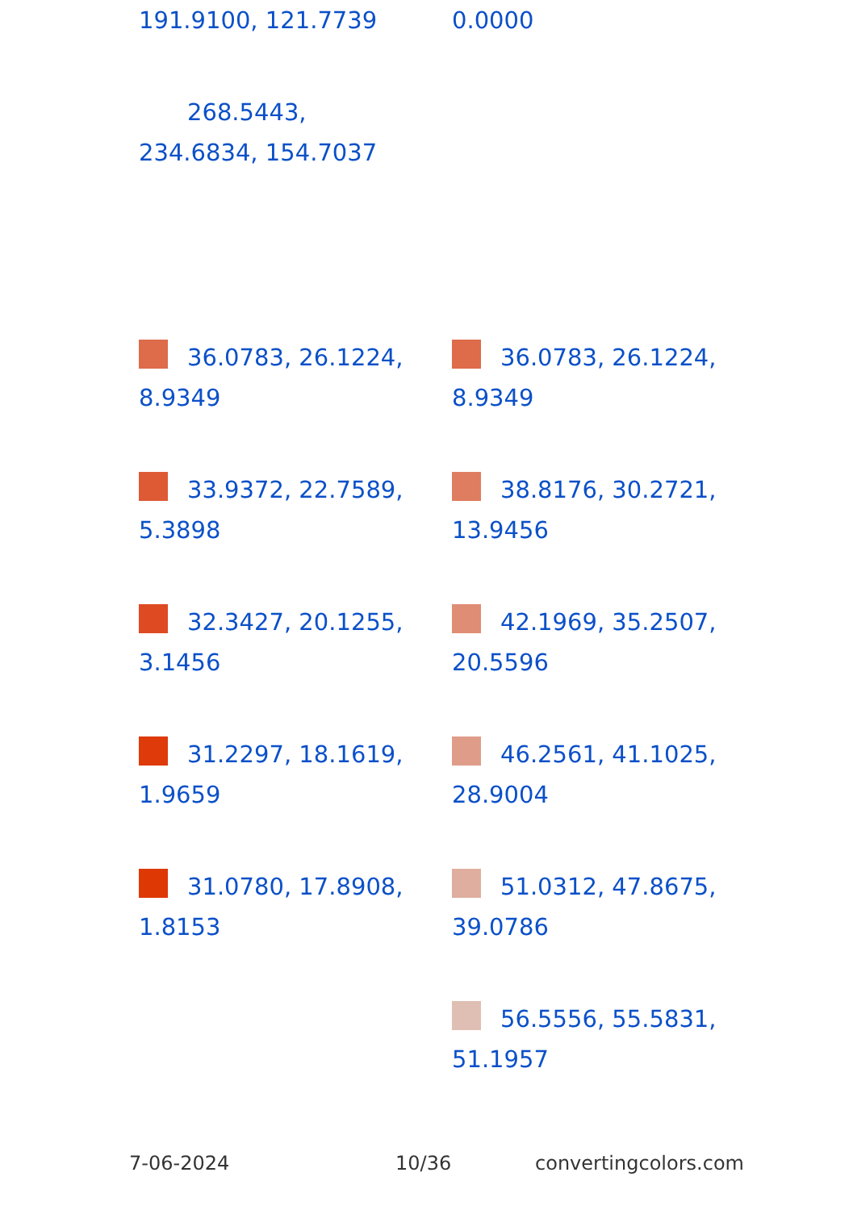191.9100, 121.7739 0.0000
268.5443,
234.6834, 154.7037
36.0783, 26.1224, 8.9349
36.0783, 26.1224, 8.9349
33.9372, 22.7589, 5.3898
38.8176, 30.2721, 13.9456
32.3427, 20.1255, 3.1456
42.1969, 35.2507, 20.5596
31.2297, 18.1619, 1.9659
46.2561, 41.1025, 28.9004
31.0780, 17.8908, 1.8153
51.0312, 47.8675, 39.0786
56.5556, 55.5831, 51.1957
7-06-2024 10/36 convertingcolors.com